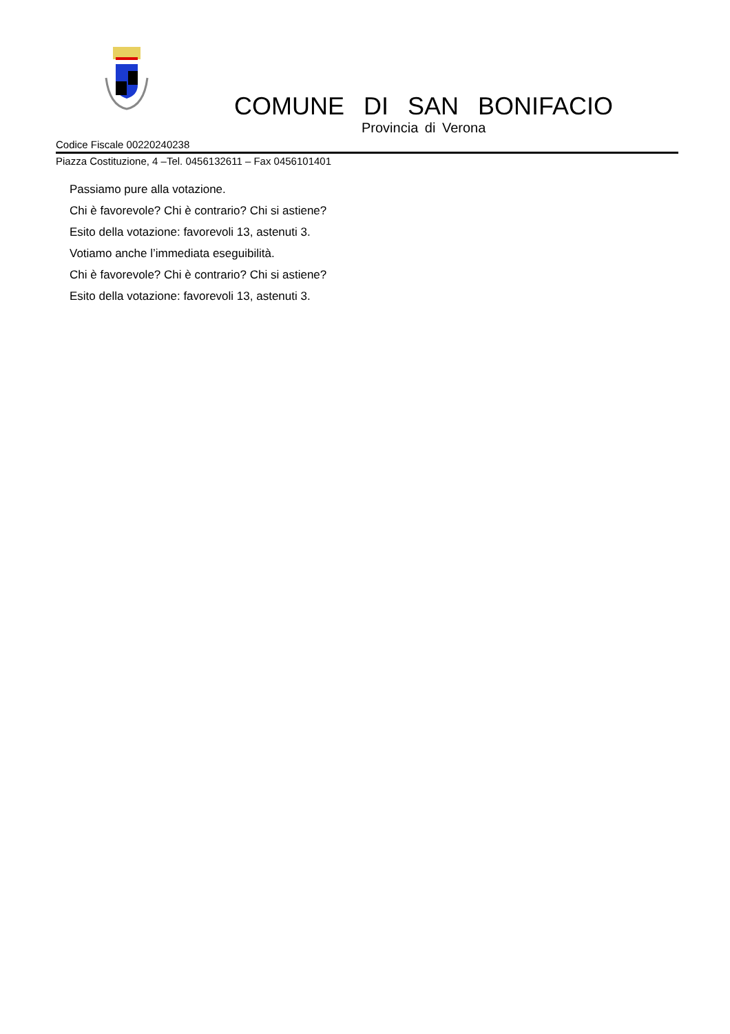COMUNE DI SAN BONIFACIO
Provincia di Verona
Codice Fiscale 00220240238
Piazza Costituzione, 4 –Tel. 0456132611 – Fax 0456101401
Passiamo pure alla votazione.
Chi è favorevole? Chi è contrario? Chi si astiene?
Esito della votazione: favorevoli 13, astenuti 3.
Votiamo anche l’immediata eseguibilità.
Chi è favorevole? Chi è contrario? Chi si astiene?
Esito della votazione: favorevoli 13, astenuti 3.